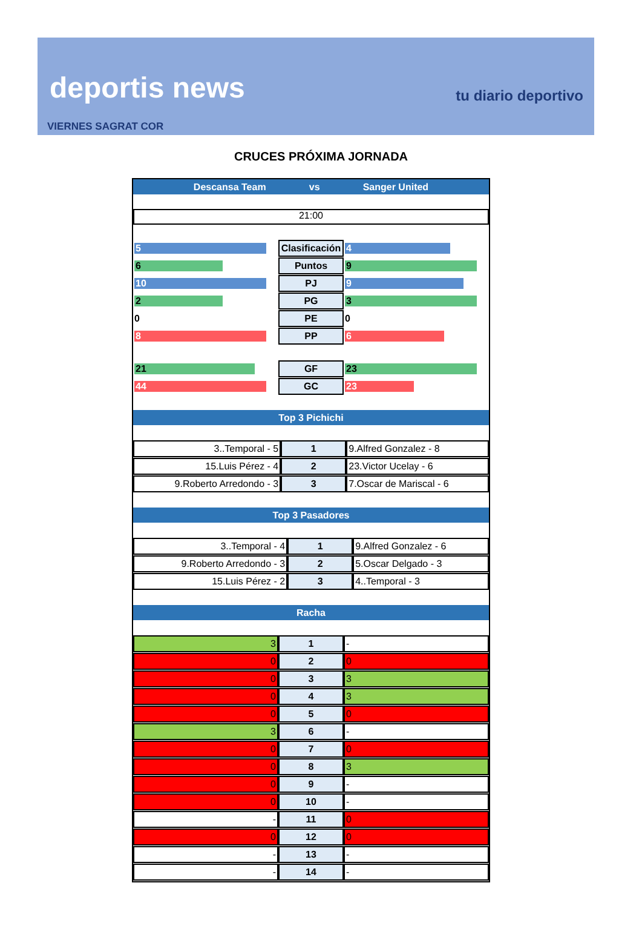deportis news tu diario deportivo
VIERNES SAGRAT COR
CRUCES PRÓXIMA JORNADA
Descansa Team vs Sanger United
21:00
| 5 | Clasificación | 4 |
| 6 | Puntos | 9 |
| 10 | PJ | 9 |
| 2 | PG | 3 |
| 0 | PE | 0 |
| 8 | PP | 6 |
| 21 | GF | 23 |
| 44 | GC | 23 |
Top 3 Pichichi
| 3..Temporal - 5 | 1 | 9.Alfred Gonzalez - 8 |
| 15.Luis Pérez - 4 | 2 | 23.Victor Ucelay - 6 |
| 9.Roberto Arredondo - 3 | 3 | 7.Oscar de Mariscal - 6 |
Top 3 Pasadores
| 3..Temporal - 4 | 1 | 9.Alfred Gonzalez - 6 |
| 9.Roberto Arredondo - 3 | 2 | 5.Oscar Delgado - 3 |
| 15.Luis Pérez - 2 | 3 | 4..Temporal - 3 |
Racha
| 3 | 1 | - |
| 0 | 2 | 0 |
| 0 | 3 | 3 |
| 0 | 4 | 3 |
| 0 | 5 | 0 |
| 3 | 6 | - |
| 0 | 7 | 0 |
| 0 | 8 | 3 |
| 0 | 9 | - |
| 0 | 10 | - |
| - | 11 | 0 |
| 0 | 12 | 0 |
| - | 13 | - |
| - | 14 | - |